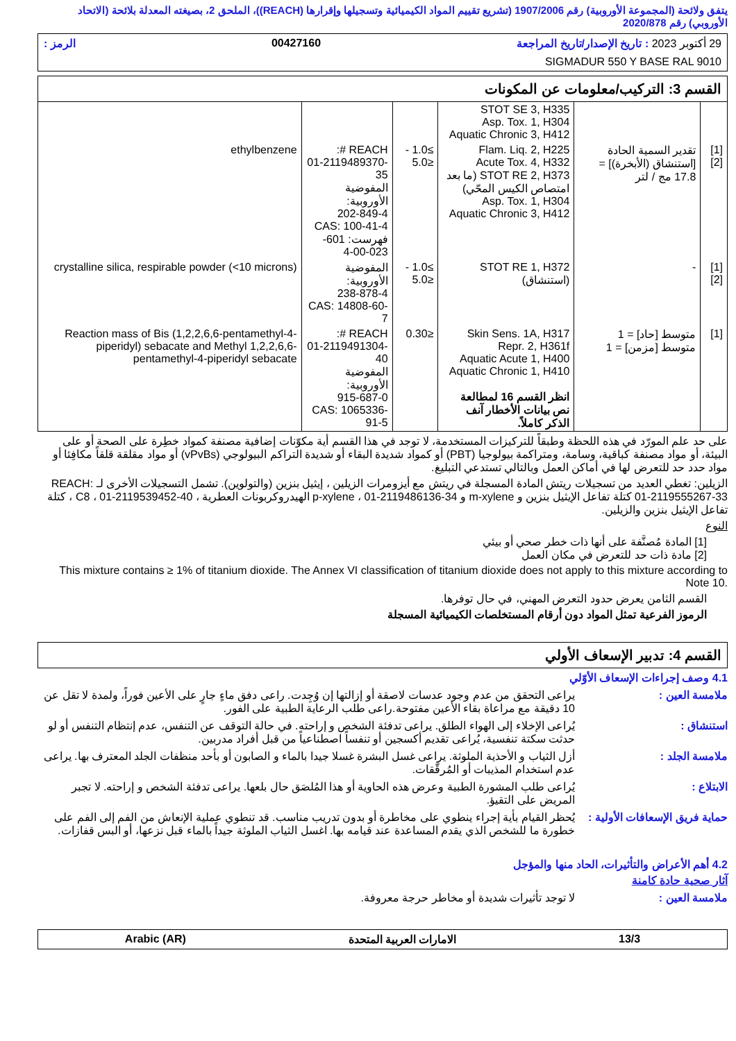يتفق ولائحة (المجموعة الأوروبية) رقم 1907/2006 (تشريع تقييم المواد الكيميائية وتسجيلها وإقرارها (REACH))، الملحق 2، بصيغته المعدلة بلائحة (الاتحاد الأوروبي) رقم 2020/878
29 أكتوبر 2023 : تاريخ الإصدار/تاريخ المراجعة 00427160 الرمز :
SIGMADUR 550 Y BASE RAL 9010
القسم 3: التركيب/معلومات عن المكونات
| | | STOT SE 3, H335 Asp. Tox. 1, H304 Aquatic Chronic 3, H412 | | | |
| [1] [2] | تقدير السمية الحادة [استنشاق (الأبخرة)] = 17.8 مج / لتر | Flam. Liq. 2, H225 Acute Tox. 4, H332 STOT RE 2, H373 (ما بعد امتصاص الكيس المحّي) Asp. Tox. 1, H304 Aquatic Chronic 3, H412 | ≥1.0 - ≤5.0 | REACH #: 01-2119489370-35 المفوضية الأوروبية: 202-849-4 CAS: 100-41-4 فهرست: 601-023-00-4 | ethylbenzene |
| [1] [2] | - | STOT RE 1, H372 (استنشاق) | ≥1.0 - ≤5.0 | المفوضية الأوروبية: 238-878-4 CAS: 14808-60-7 | crystalline silica, respirable powder (<10 microns) |
| [1] | متوسط [حاد] = 1 متوسط [مزمن] = 1 | Skin Sens. 1A, H317 Repr. 2, H361f Aquatic Acute 1, H400 Aquatic Chronic 1, H410 انظر القسم 16 لمطالعة نص بيانات الأخطار آنف الذكر كاملاً. | ≤0.30 | REACH #: 01-2119491304-40 المفوضية الأوروبية: 915-687-0 CAS: 1065336-91-5 | Reaction mass of Bis (1,2,2,6,6-pentamethyl-4-piperidyl) sebacate and Methyl 1,2,2,6,6-pentamethyl-4-piperidyl sebacate |
على حد علم المورّد في هذه اللحظة وطبقاً للتركيزات المستخدمة، لا توجد في هذا القسم أية مكوّنات إضافية مصنفة كمواد خطِرة على الصحة أو على البيئة، أو مواد مصنفة كباقية، وسامة، ومتراكمة بيولوجيا (PBT) أو كمواد شديدة البقاء أو شديدة التراكم البيولوجي (vPvBs) أو مواد مقلقة قلقاً مكافِئا أو مواد حدد حد للتعرض لها في أماكن العمل وبالتالي تستدعي التبليغ.
الزيلين: تغطي العديد من تسجيلات ريتش المادة المسجلة في ريتش مع أيزومرات الزيلين ، إيثيل بنزين (والتولوين). تشمل التسجيلات الأخرى لـ REACH: 01-2119555267-33 كتلة تفاعل الإيثيل بنزين و m-xylene و p-xylene ، 01-2119486136-34 الهيدروكربونات العطرية ، C8 ، 01-2119539452-40 ، كتلة تفاعل الإيثيل بنزين والزيلين.
النوع
[1] المادة مُصنَّفة على أنها ذات خطر صحي أو بيئي
[2] مادة ذات حد للتعرض في مكان العمل
This mixture contains ≥ 1% of titanium dioxide. The Annex VI classification of titanium dioxide does not apply to this mixture according to Note 10.
القسم الثامن يعرض حدود التعرض المهني، في حال توفرها.
الرموز الفرعية تمثل المواد دون أرقام المستخلصات الكيميائية المسجلة
القسم 4: تدبير الإسعاف الأولي
4.1 وصف إجراءات الإسعاف الأوّلي
ملامسة العين : يراعى التحقق من عدم وجود عدسات لاصقة أو إزالتها إن وُجِدت. راعى دفق ماءٍ جارٍ على الأعين فوراً، ولمدة لا تقل عن 10 دقيقة مع مراعاة بقاء الأعين مفتوحة.راعى طلب الرعاية الطبية على الفور.
استنشاق : يُراعى الإخلاء إلى الهواء الطلق. يراعى تدفئة الشخص و إراحته. في حالة التوقف عن التنفس، عدم إنتظام التنفس أو لو حدثت سكتة تنفسية، يُراعى تقديم أكسجين أو تنفساً اصطناعياً من قبل أفراد مدربين.
ملامسة الجلد : أزل الثياب و الأحذية الملوثة. يراعى غسل البشرة غسلا جيدا بالماء و الصابون أو بأحد منظفات الجلد المعترف بها. يراعى عدم استخدام المذيبات أو المُرقّقات.
الابتلاع : يُراعى طلب المشورة الطبية وعرض هذه الحاوية أو هذا المُلصَق حال بلعها. يراعى تدفئة الشخص و إراحته. لا تجبر المريض على التقيؤ.
حماية فريق الإسعافات الأولية :
يُحظر القيام بأية إجراء ينطوي على مخاطرة أو بدون تدريب مناسب. قد تنطوي عملية الإنعاش من الفم إلى الفم على خطورة ما للشخص الذي يقدم المساعدة عند قيامه بها. اغسل الثياب الملوثة جيداً بالماء قبل نزعها، أو البس قفازات.
4.2 أهم الأعراض والتأثيرات، الحاد منها والمؤجل
آثار صحية حادة كامنة
ملامسة العين : لا توجد تأثيرات شديدة أو مخاطر حرجة معروفة.
13/3 الامارات العربية المتحدة Arabic (AR)